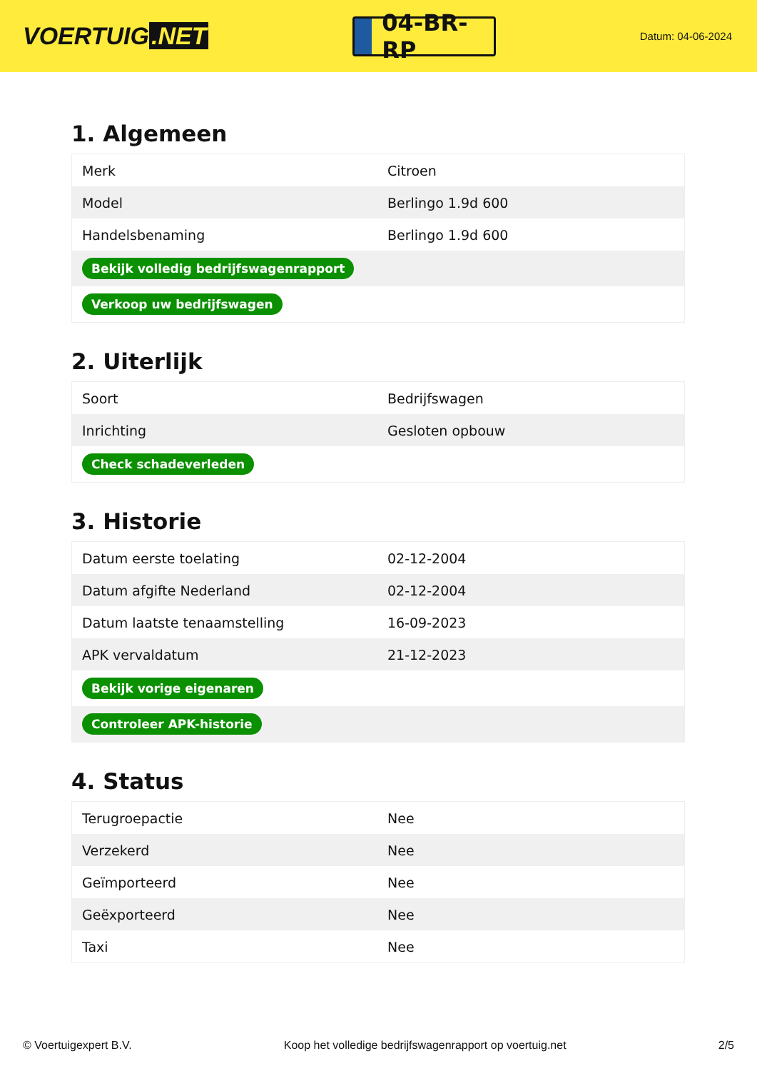VOERTUIG.NET
04-BR-RP
Datum: 04-06-2024
1. Algemeen
| Merk | Citroen |
| Model | Berlingo 1.9d 600 |
| Handelsbenaming | Berlingo 1.9d 600 |
| Bekijk volledig bedrijfswagenrapport | |
| Verkoop uw bedrijfswagen | |
2. Uiterlijk
| Soort | Bedrijfswagen |
| Inrichting | Gesloten opbouw |
| Check schadeverleden | |
3. Historie
| Datum eerste toelating | 02-12-2004 |
| Datum afgifte Nederland | 02-12-2004 |
| Datum laatste tenaamstelling | 16-09-2023 |
| APK vervaldatum | 21-12-2023 |
| Bekijk vorige eigenaren | |
| Controleer APK-historie | |
4. Status
| Terugroepactie | Nee |
| Verzekerd | Nee |
| Geïmporteerd | Nee |
| Geëxporteerd | Nee |
| Taxi | Nee |
© Voertuigexpert B.V. Koop het volledige bedrijfswagenrapport op voertuig.net 2/5